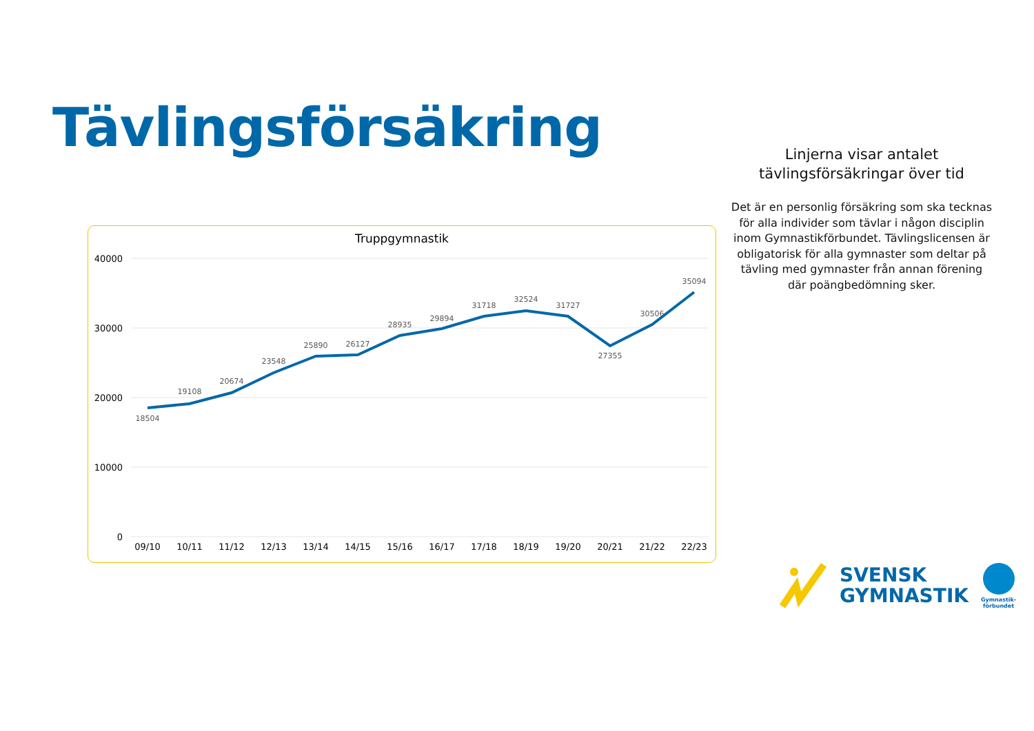Tävlingsförsäkring
Linjerna visar antalet tävlingsförsäkringar över tid
Det är en personlig försäkring som ska tecknas för alla individer som tävlar i någon disciplin inom Gymnastikförbundet. Tävlingslicensen är obligatorisk för alla gymnaster som deltar på tävling med gymnaster från annan förening där poängbedömning sker.
Truppgymnastik
40000
30000
20000
10000
0
18504
19108
20674
23548
25890
26127
28935
29894
31718
32524
31727
27355
30506
35094
09/10
10/11
11/12
12/13
13/14
14/15
15/16
16/17
17/18
18/19
19/20
20/21
21/22
22/23
SVENSK
GYMNASTIK
Gymnastik-
förbundet